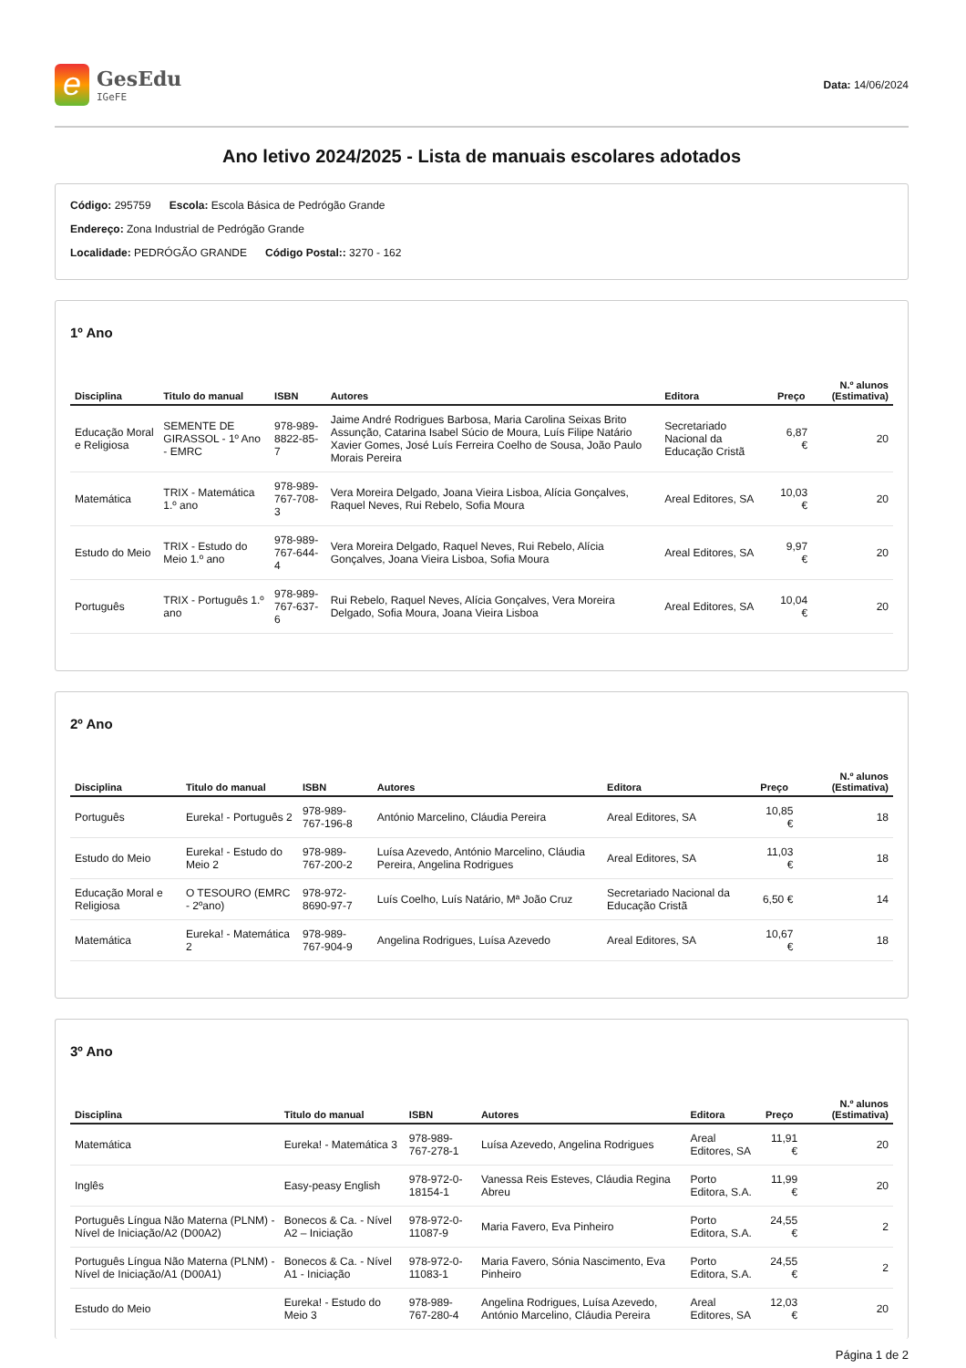e
GesEdu
IGeFE
Data: 14/06/2024
Ano letivo 2024/2025 - Lista de manuais escolares adotados
Código: 295759 Escola: Escola Básica de Pedrógão Grande
Endereço: Zona Industrial de Pedrógão Grande
Localidade: PEDRÓGÃO GRANDE Código Postal:: 3270 - 162
1º Ano
| Disciplina | Titulo do manual | ISBN | Autores | Editora | Preço | N.º alunos (Estimativa) |
| --- | --- | --- | --- | --- | --- | --- |
| Educação Moral e Religiosa | SEMENTE DE GIRASSOL - 1º Ano - EMRC | 978-989-8822-85-7 | Jaime André Rodrigues Barbosa, Maria Carolina Seixas Brito Assunção, Catarina Isabel Súcio de Moura, Luís Filipe Natário Xavier Gomes, José Luís Ferreira Coelho de Sousa, João Paulo Morais Pereira | Secretariado Nacional da Educação Cristã | 6,87 € | 20 |
| Matemática | TRIX - Matemática 1.º ano | 978-989-767-708-3 | Vera Moreira Delgado, Joana Vieira Lisboa, Alícia Gonçalves, Raquel Neves, Rui Rebelo, Sofia Moura | Areal Editores, SA | 10,03 € | 20 |
| Estudo do Meio | TRIX - Estudo do Meio 1.º ano | 978-989-767-644-4 | Vera Moreira Delgado, Raquel Neves, Rui Rebelo, Alícia Gonçalves, Joana Vieira Lisboa, Sofia Moura | Areal Editores, SA | 9,97 € | 20 |
| Português | TRIX - Português 1.º ano | 978-989-767-637-6 | Rui Rebelo, Raquel Neves, Alícia Gonçalves, Vera Moreira Delgado, Sofia Moura, Joana Vieira Lisboa | Areal Editores, SA | 10,04 € | 20 |
2º Ano
| Disciplina | Titulo do manual | ISBN | Autores | Editora | Preço | N.º alunos (Estimativa) |
| --- | --- | --- | --- | --- | --- | --- |
| Português | Eureka! - Português 2 | 978-989-767-196-8 | António Marcelino, Cláudia Pereira | Areal Editores, SA | 10,85 € | 18 |
| Estudo do Meio | Eureka! - Estudo do Meio 2 | 978-989-767-200-2 | Luísa Azevedo, António Marcelino, Cláudia Pereira, Angelina Rodrigues | Areal Editores, SA | 11,03 € | 18 |
| Educação Moral e Religiosa | O TESOURO (EMRC - 2ºano) | 978-972-8690-97-7 | Luís Coelho, Luís Natário, Mª João Cruz | Secretariado Nacional da Educação Cristã | 6,50 € | 14 |
| Matemática | Eureka! - Matemática 2 | 978-989-767-904-9 | Angelina Rodrigues, Luísa Azevedo | Areal Editores, SA | 10,67 € | 18 |
3º Ano
| Disciplina | Titulo do manual | ISBN | Autores | Editora | Preço | N.º alunos (Estimativa) |
| --- | --- | --- | --- | --- | --- | --- |
| Matemática | Eureka! - Matemática 3 | 978-989-767-278-1 | Luísa Azevedo, Angelina Rodrigues | Areal Editores, SA | 11,91 € | 20 |
| Inglês | Easy-peasy English | 978-972-0-18154-1 | Vanessa Reis Esteves, Cláudia Regina Abreu | Porto Editora, S.A. | 11,99 € | 20 |
| Português Língua Não Materna (PLNM) - Nível de Iniciação/A2 (D00A2) | Bonecos & Ca. - Nível A2 – Iniciação | 978-972-0-11087-9 | Maria Favero, Eva Pinheiro | Porto Editora, S.A. | 24,55 € | 2 |
| Português Língua Não Materna (PLNM) - Nível de Iniciação/A1 (D00A1) | Bonecos & Ca. - Nível A1 - Iniciação | 978-972-0-11083-1 | Maria Favero, Sónia Nascimento, Eva Pinheiro | Porto Editora, S.A. | 24,55 € | 2 |
| Estudo do Meio | Eureka! - Estudo do Meio 3 | 978-989-767-280-4 | Angelina Rodrigues, Luísa Azevedo, António Marcelino, Cláudia Pereira | Areal Editores, SA | 12,03 € | 20 |
Página 1 de 2